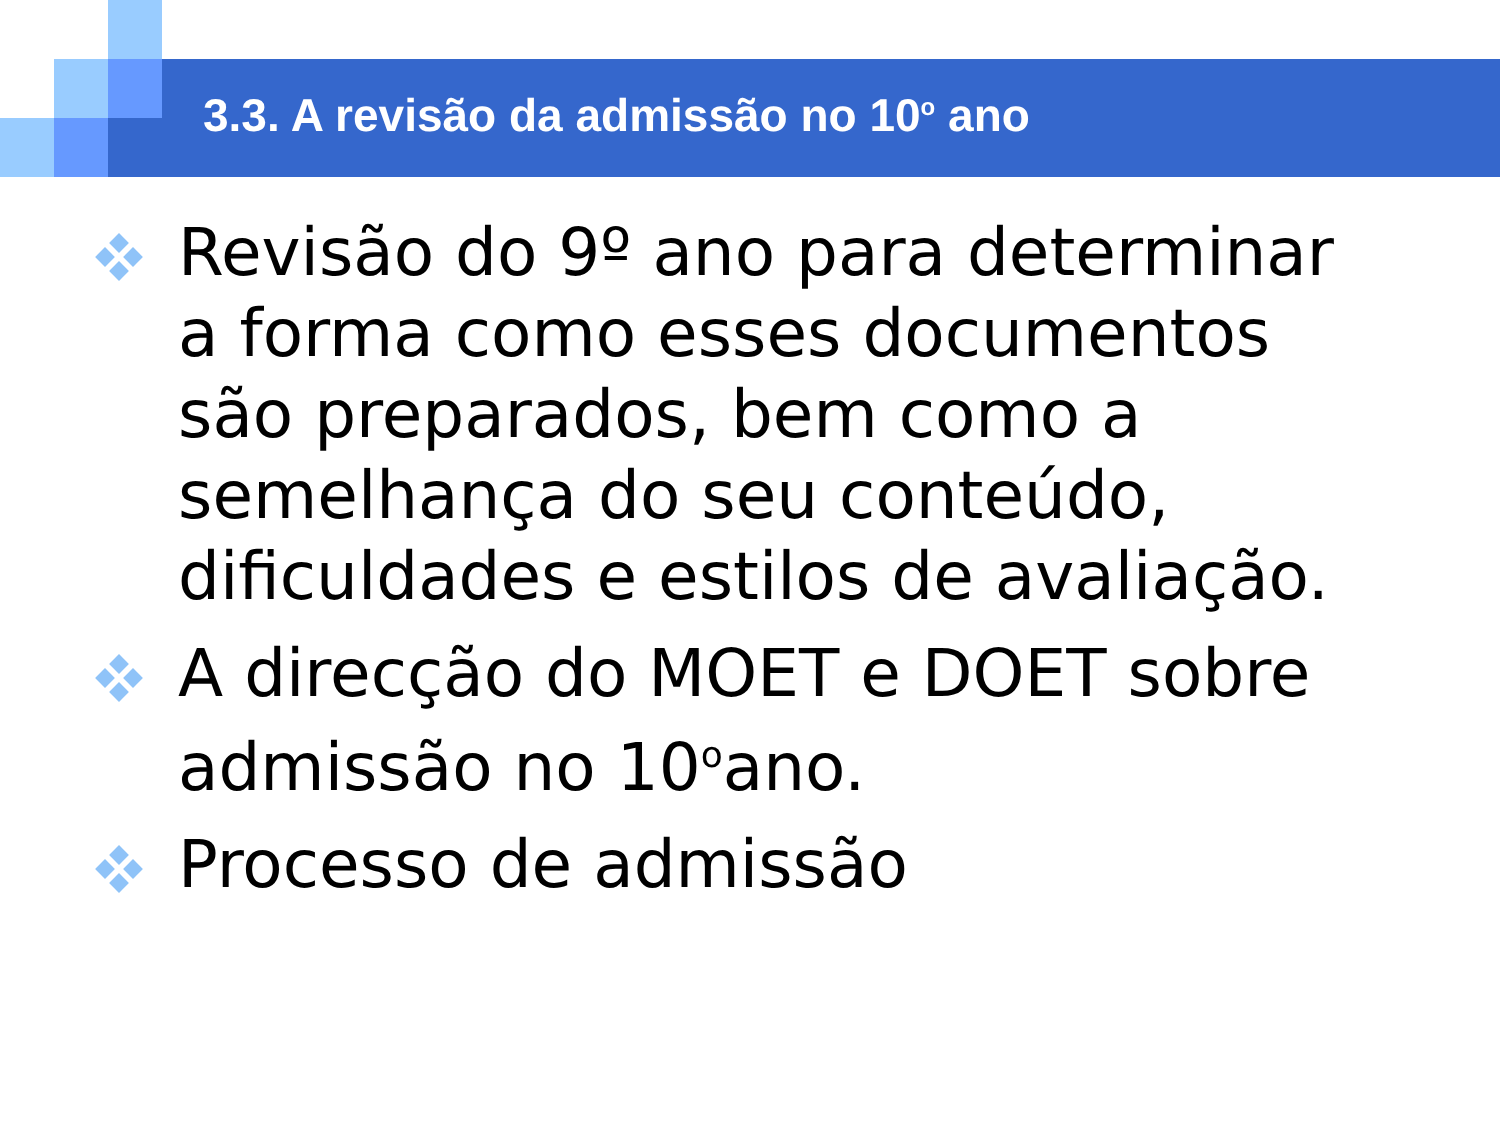3.3. A revisão da admissão no 10<sup>o</sup> ano
Revisão do 9º ano para determinar a forma como esses documentos são preparados, bem como a semelhança do seu conteúdo, dificuldades e estilos de avaliação.
A direcção do MOET e DOET sobre admissão no 10<sup>o</sup>ano.
Processo de admissão